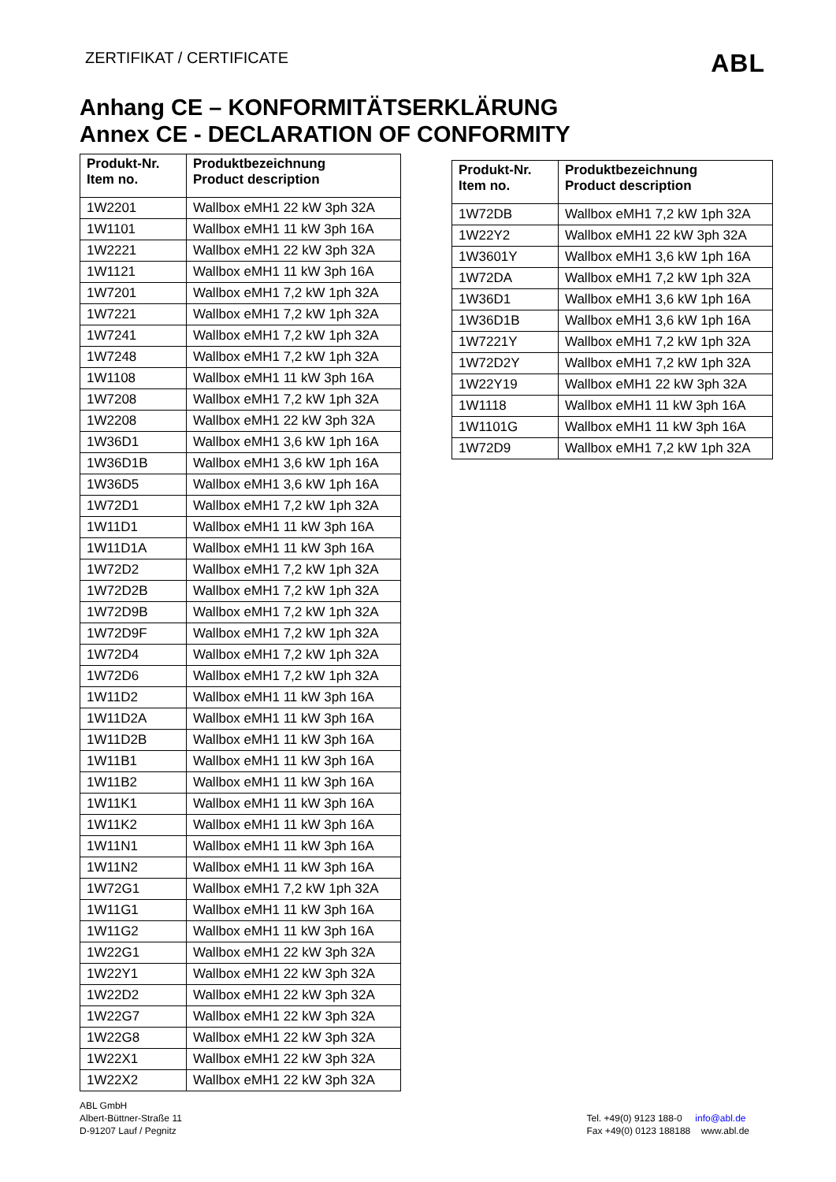ZERTIFIKAT / CERTIFICATE ABL
Anhang CE – KONFORMITÄTSERKLÄRUNG
Annex CE - DECLARATION OF CONFORMITY
| Produkt-Nr. Item no. | Produktbezeichnung Product description |
| --- | --- |
| 1W2201 | Wallbox eMH1 22 kW 3ph 32A |
| 1W1101 | Wallbox eMH1 11 kW 3ph 16A |
| 1W2221 | Wallbox eMH1 22 kW 3ph 32A |
| 1W1121 | Wallbox eMH1 11 kW 3ph 16A |
| 1W7201 | Wallbox eMH1 7,2 kW 1ph 32A |
| 1W7221 | Wallbox eMH1 7,2 kW 1ph 32A |
| 1W7241 | Wallbox eMH1 7,2 kW 1ph 32A |
| 1W7248 | Wallbox eMH1 7,2 kW 1ph 32A |
| 1W1108 | Wallbox eMH1 11 kW 3ph 16A |
| 1W7208 | Wallbox eMH1 7,2 kW 1ph 32A |
| 1W2208 | Wallbox eMH1 22 kW 3ph 32A |
| 1W36D1 | Wallbox eMH1 3,6 kW 1ph 16A |
| 1W36D1B | Wallbox eMH1 3,6 kW 1ph 16A |
| 1W36D5 | Wallbox eMH1 3,6 kW 1ph 16A |
| 1W72D1 | Wallbox eMH1 7,2 kW 1ph 32A |
| 1W11D1 | Wallbox eMH1 11 kW 3ph 16A |
| 1W11D1A | Wallbox eMH1 11 kW 3ph 16A |
| 1W72D2 | Wallbox eMH1 7,2 kW 1ph 32A |
| 1W72D2B | Wallbox eMH1 7,2 kW 1ph 32A |
| 1W72D9B | Wallbox eMH1 7,2 kW 1ph 32A |
| 1W72D9F | Wallbox eMH1 7,2 kW 1ph 32A |
| 1W72D4 | Wallbox eMH1 7,2 kW 1ph 32A |
| 1W72D6 | Wallbox eMH1 7,2 kW 1ph 32A |
| 1W11D2 | Wallbox eMH1 11 kW 3ph 16A |
| 1W11D2A | Wallbox eMH1 11 kW 3ph 16A |
| 1W11D2B | Wallbox eMH1 11 kW 3ph 16A |
| 1W11B1 | Wallbox eMH1 11 kW 3ph 16A |
| 1W11B2 | Wallbox eMH1 11 kW 3ph 16A |
| 1W11K1 | Wallbox eMH1 11 kW 3ph 16A |
| 1W11K2 | Wallbox eMH1 11 kW 3ph 16A |
| 1W11N1 | Wallbox eMH1 11 kW 3ph 16A |
| 1W11N2 | Wallbox eMH1 11 kW 3ph 16A |
| 1W72G1 | Wallbox eMH1 7,2 kW 1ph 32A |
| 1W11G1 | Wallbox eMH1 11 kW 3ph 16A |
| 1W11G2 | Wallbox eMH1 11 kW 3ph 16A |
| 1W22G1 | Wallbox eMH1 22 kW 3ph 32A |
| 1W22Y1 | Wallbox eMH1 22 kW 3ph 32A |
| 1W22D2 | Wallbox eMH1 22 kW 3ph 32A |
| 1W22G7 | Wallbox eMH1 22 kW 3ph 32A |
| 1W22G8 | Wallbox eMH1 22 kW 3ph 32A |
| 1W22X1 | Wallbox eMH1 22 kW 3ph 32A |
| 1W22X2 | Wallbox eMH1 22 kW 3ph 32A |
| Produkt-Nr. Item no. | Produktbezeichnung Product description |
| --- | --- |
| 1W72DB | Wallbox eMH1 7,2 kW 1ph 32A |
| 1W22Y2 | Wallbox eMH1 22 kW 3ph 32A |
| 1W3601Y | Wallbox eMH1 3,6 kW 1ph 16A |
| 1W72DA | Wallbox eMH1 7,2 kW 1ph 32A |
| 1W36D1 | Wallbox eMH1 3,6 kW 1ph 16A |
| 1W36D1B | Wallbox eMH1 3,6 kW 1ph 16A |
| 1W7221Y | Wallbox eMH1 7,2 kW 1ph 32A |
| 1W72D2Y | Wallbox eMH1 7,2 kW 1ph 32A |
| 1W22Y19 | Wallbox eMH1 22 kW 3ph 32A |
| 1W1118 | Wallbox eMH1 11 kW 3ph 16A |
| 1W1101G | Wallbox eMH1 11 kW 3ph 16A |
| 1W72D9 | Wallbox eMH1 7,2 kW 1ph 32A |
ABL GmbH
Albert-Büttner-Straße 11
D-91207 Lauf / Pegnitz
Tel. +49(0) 9123 188-0 info@abl.de
Fax +49(0) 0123 188188 www.abl.de